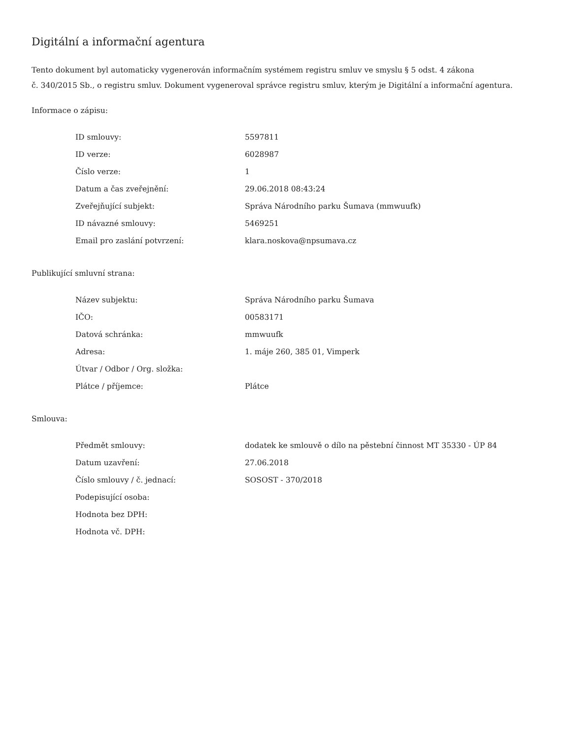Digitální a informační agentura
Tento dokument byl automaticky vygenerován informačním systémem registru smluv ve smyslu § 5 odst. 4 zákona
č. 340/2015 Sb., o registru smluv. Dokument vygeneroval správce registru smluv, kterým je Digitální a informační agentura.
Informace o zápisu:
| ID smlouvy: | 5597811 |
| ID verze: | 6028987 |
| Číslo verze: | 1 |
| Datum a čas zveřejnění: | 29.06.2018 08:43:24 |
| Zveřejňující subjekt: | Správa Národního parku Šumava (mmwuufk) |
| ID návazné smlouvy: | 5469251 |
| Email pro zaslání potvrzení: | klara.noskova@npsumava.cz |
Publikující smluvní strana:
| Název subjektu: | Správa Národního parku Šumava |
| IČO: | 00583171 |
| Datová schránka: | mmwuufk |
| Adresa: | 1. máje 260, 385 01, Vimperk |
| Útvar / Odbor / Org. složka: | |
| Plátce / příjemce: | Plátce |
Smlouva:
| Předmět smlouvy: | dodatek ke smlouvě o dílo na pěstební činnost MT 35330 - ÚP 84 |
| Datum uzavření: | 27.06.2018 |
| Číslo smlouvy / č. jednací: | SOSOST - 370/2018 |
| Podepisující osoba: | |
| Hodnota bez DPH: | |
| Hodnota vč. DPH: | |